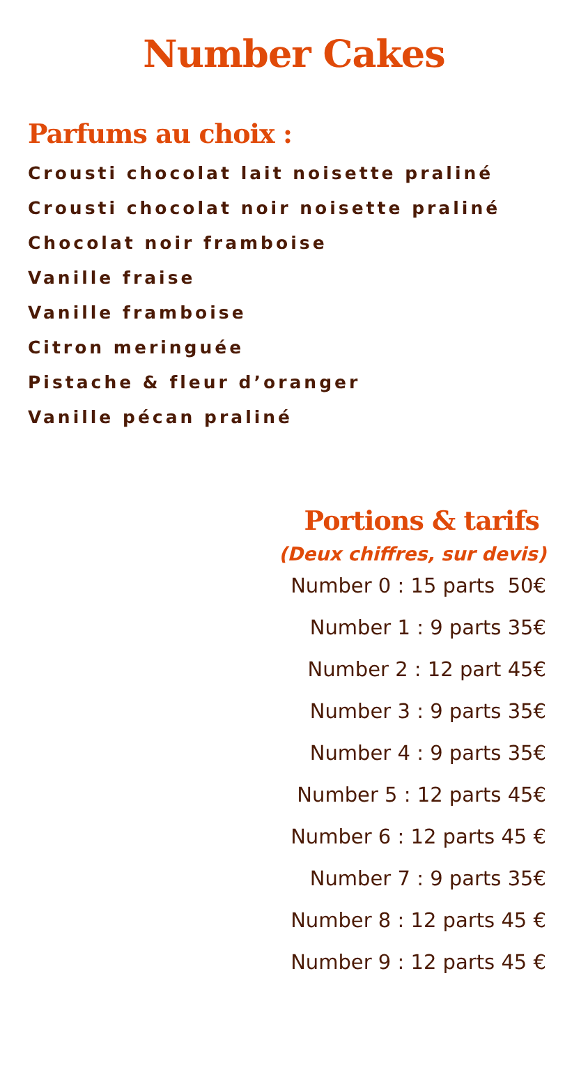Number Cakes
Parfums au choix :
Crousti chocolat lait noisette praliné
Crousti chocolat noir noisette praliné
Chocolat noir framboise
Vanille fraise
Vanille framboise
Citron meringuée
Pistache & fleur d’oranger
Vanille pécan praliné
Portions & tarifs
(Deux chiffres, sur devis)
Number 0 : 15 parts 50€
Number 1 : 9 parts 35€
Number 2 : 12 part 45€
Number 3 : 9 parts 35€
Number 4 : 9 parts 35€
Number 5 : 12 parts 45€
Number 6 : 12 parts 45 €
Number 7 : 9 parts 35€
Number 8 : 12 parts 45 €
Number 9 : 12 parts 45 €